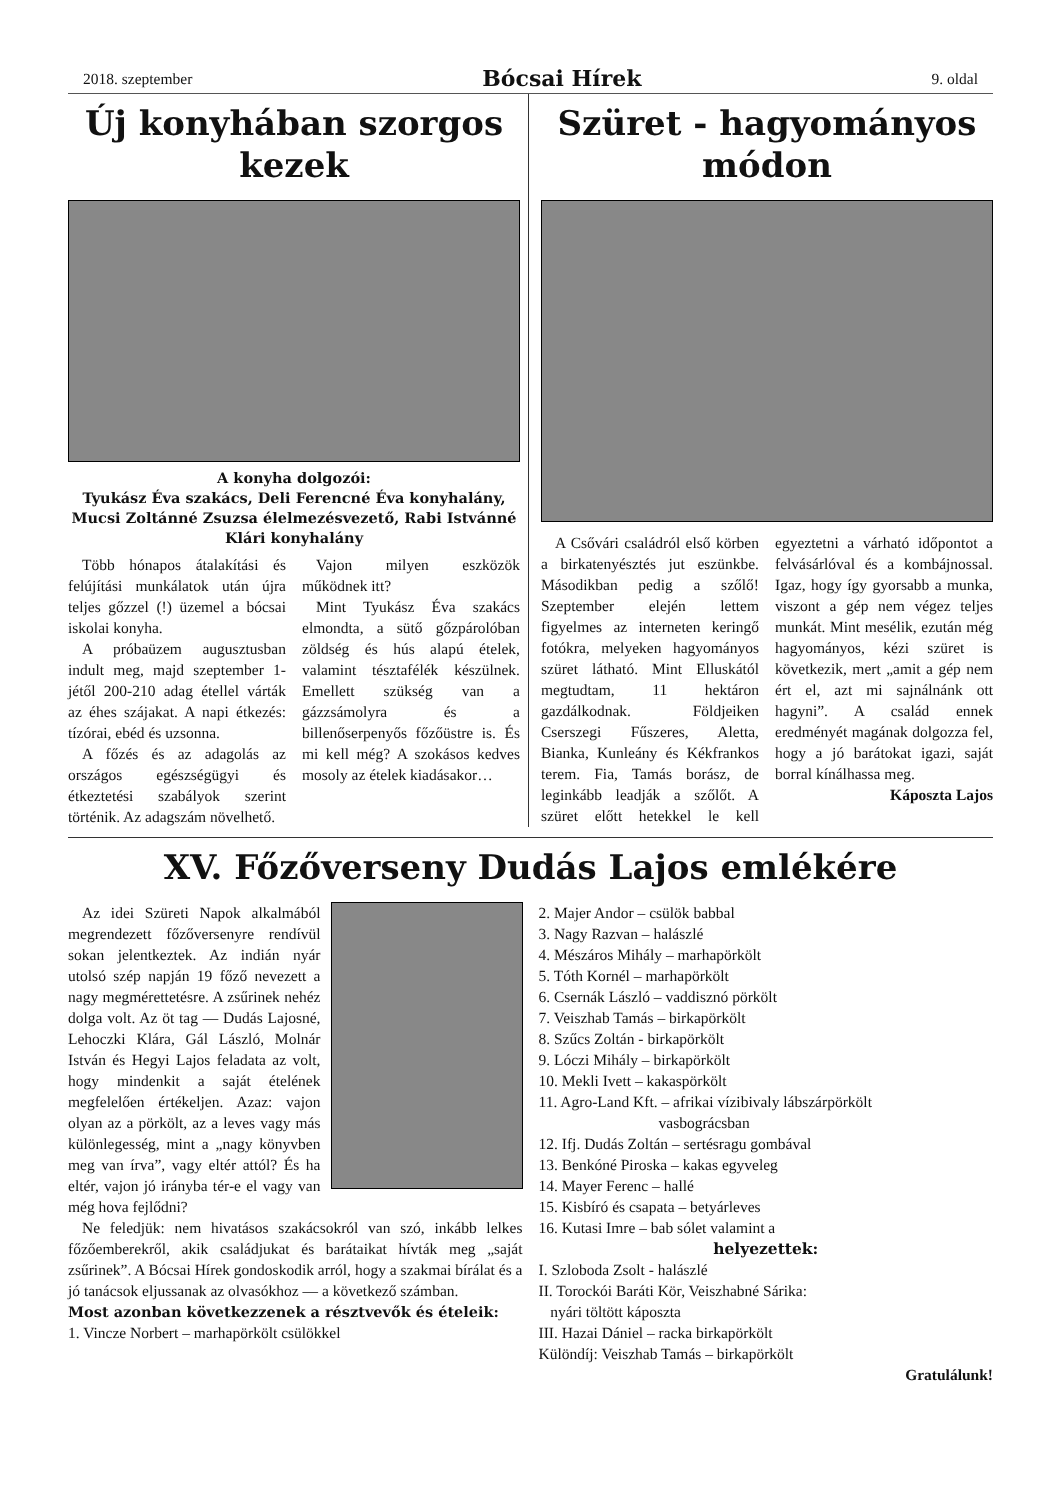2018. szeptember Bócsai Hírek 9. oldal
Új konyhában szorgos kezek
A konyha dolgozói:
Tyukász Éva szakács, Deli Ferencné Éva konyhalány, Mucsi Zoltánné Zsuzsa élelmezésvezető, Rabi Istvánné Klári konyhalány
Több hónapos átalakítási és felújítási munkálatok után újra teljes gőzzel (!) üzemel a bócsai iskolai konyha.
A próbaüzem augusztusban indult meg, majd szeptember 1-jétől 200-210 adag étellel várták az éhes szájakat. A napi étkezés: tízórai, ebéd és uzsonna.
A főzés és az adagolás az országos egészségügyi és étkeztetési szabályok szerint történik. Az adagszám növelhető.
Vajon milyen eszközök működnek itt?
Mint Tyukász Éva szakács elmondta, a sütő gőzpárolóban zöldség és hús alapú ételek, valamint tésztafélék készülnek. Emellett szükség van a gázzsámolyra és a billenőserpenyős főzőüstre is. És mi kell még? A szokásos kedves mosoly az ételek kiadásakor…
Szüret - hagyományos módon
A Csővári családról első körben a birkatenyésztés jut eszünkbe. Másodikban pedig a szőlő! Szeptember elején lettem figyelmes az interneten keringő fotókra, melyeken hagyományos szüret látható. Mint Elluskától megtudtam, 11 hektáron gazdálkodnak. Földjeiken Cserszegi Fűszeres, Aletta, Bianka, Kunleány és Kékfrankos terem. Fia, Tamás borász, de leginkább leadják a szőlőt. A szüret előtt hetekkel le kell egyeztetni a várható időpontot a felvásárlóval és a kombájnossal. Igaz, hogy így gyorsabb a munka, viszont a gép nem végez teljes munkát. Mint mesélik, ezután még hagyományos, kézi szüret is következik, mert „amit a gép nem ért el, azt mi sajnálnánk ott hagyni”. A család ennek eredményét magának dolgozza fel, hogy a jó barátokat igazi, saját borral kínálhassa meg.
Káposzta Lajos
XV. Főzőverseny Dudás Lajos emlékére
Az idei Szüreti Napok alkalmából megrendezett főzőversenyre rendívül sokan jelentkeztek. Az indián nyár utolsó szép napján 19 főző nevezett a nagy megmérettetésre. A zsűrinek nehéz dolga volt. Az öt tag — Dudás Lajosné, Lehoczki Klára, Gál László, Molnár István és Hegyi Lajos feladata az volt, hogy mindenkit a saját ételének megfelelően értékeljen. Azaz: vajon olyan az a pörkölt, az a leves vagy más különlegesség, mint a „nagy könyvben meg van írva”, vagy eltér attól? És ha eltér, vajon jó irányba tér-e el vagy van még hova fejlődni?
Ne feledjük: nem hivatásos szakácsokról van szó, inkább lelkes főzőemberekről, akik családjukat és barátaikat hívták meg „saját zsűrinek”. A Bócsai Hírek gondoskodik arról, hogy a szakmai bírálat és a jó tanácsok eljussanak az olvasókhoz — a következő számban.
Most azonban következzenek a résztvevők és ételeik:
1. Vincze Norbert – marhapörkölt csülökkel
2. Majer Andor – csülök babbal
3. Nagy Razvan – halászlé
4. Mészáros Mihály – marhapörkölt
5. Tóth Kornél – marhapörkölt
6. Csernák László – vaddisznó pörkölt
7. Veiszhab Tamás – birkapörkölt
8. Szűcs Zoltán - birkapörkölt
9. Lóczi Mihály – birkapörkölt
10. Mekli Ivett – kakaspörkölt
11. Agro-Land Kft. – afrikai vízibivaly lábszárpörkölt
vasbográcsban
12. Ifj. Dudás Zoltán – sertésragu gombával
13. Benkóné Piroska – kakas egyveleg
14. Mayer Ferenc – hallé
15. Kisbíró és csapata – betyárleves
16. Kutasi Imre – bab sólet valamint a
helyezettek:
I. Szloboda Zsolt - halászlé
II. Torockói Baráti Kör, Veiszhabné Sárika:
nyári töltött káposzta
III. Hazai Dániel – racka birkapörkölt
Különdíj: Veiszhab Tamás – birkapörkölt
Gratulálunk!